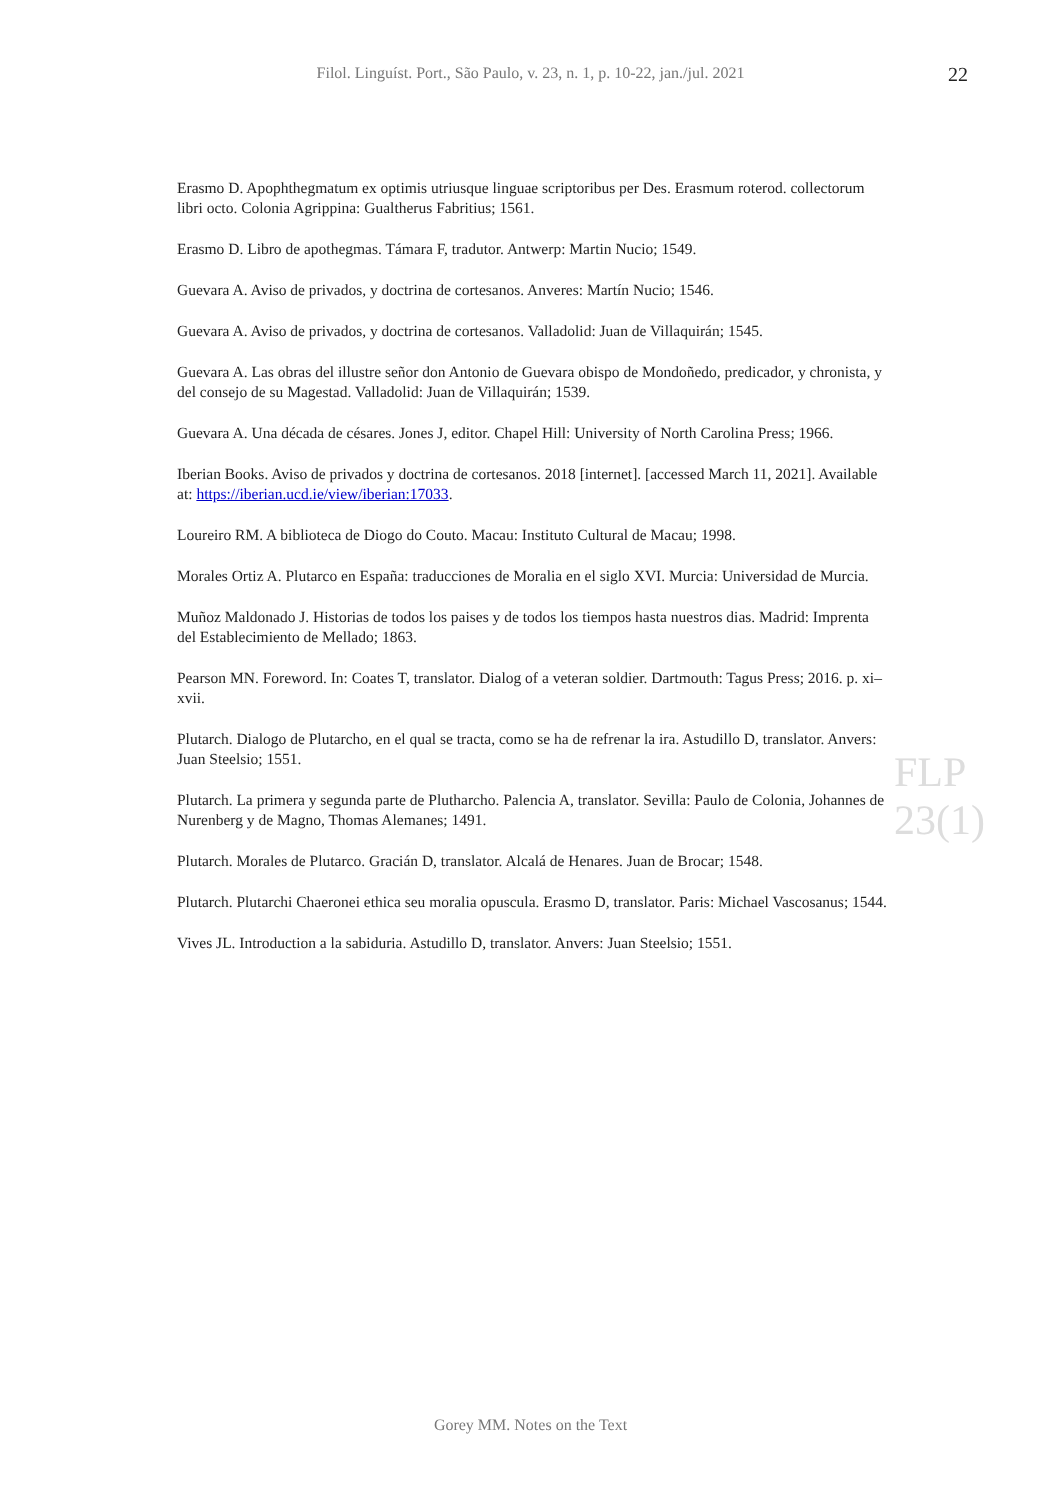Filol. Linguíst. Port., São Paulo, v. 23, n. 1, p. 10-22, jan./jul. 2021
22
Erasmo D. Apophthegmatum ex optimis utriusque linguae scriptoribus per Des. Erasmum roterod. collectorum libri octo. Colonia Agrippina: Gualtherus Fabritius; 1561.
Erasmo D. Libro de apothegmas. Támara F, tradutor. Antwerp: Martin Nucio; 1549.
Guevara A. Aviso de privados, y doctrina de cortesanos. Anveres: Martín Nucio; 1546.
Guevara A. Aviso de privados, y doctrina de cortesanos. Valladolid: Juan de Villaquirán; 1545.
Guevara A. Las obras del illustre señor don Antonio de Guevara obispo de Mondoñedo, predicador, y chronista, y del consejo de su Magestad. Valladolid: Juan de Villaquirán; 1539.
Guevara A. Una década de césares. Jones J, editor. Chapel Hill: University of North Carolina Press; 1966.
Iberian Books. Aviso de privados y doctrina de cortesanos. 2018 [internet]. [accessed March 11, 2021]. Available at: https://iberian.ucd.ie/view/iberian:17033.
Loureiro RM. A biblioteca de Diogo do Couto. Macau: Instituto Cultural de Macau; 1998.
Morales Ortiz A. Plutarco en España: traducciones de Moralia en el siglo XVI. Murcia: Universidad de Murcia.
Muñoz Maldonado J. Historias de todos los paises y de todos los tiempos hasta nuestros dias. Madrid: Imprenta del Establecimiento de Mellado; 1863.
Pearson MN. Foreword. In: Coates T, translator. Dialog of a veteran soldier. Dartmouth: Tagus Press; 2016. p. xi–xvii.
Plutarch. Dialogo de Plutarcho, en el qual se tracta, como se ha de refrenar la ira. Astudillo D, translator. Anvers: Juan Steelsio; 1551.
Plutarch. La primera y segunda parte de Plutharcho. Palencia A, translator. Sevilla: Paulo de Colonia, Johannes de Nurenberg y de Magno, Thomas Alemanes; 1491.
Plutarch. Morales de Plutarco. Gracián D, translator. Alcalá de Henares. Juan de Brocar; 1548.
Plutarch. Plutarchi Chaeronei ethica seu moralia opuscula. Erasmo D, translator. Paris: Michael Vascosanus; 1544.
Vives JL. Introduction a la sabiduria. Astudillo D, translator. Anvers: Juan Steelsio; 1551.
FLP 23(1)
Gorey MM. Notes on the Text